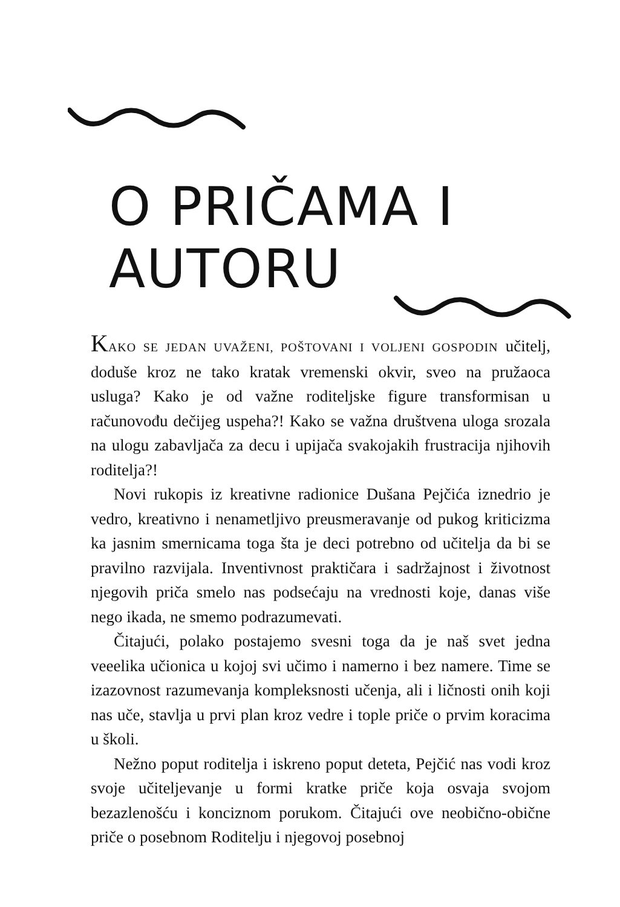O PRIČAMA I AUTORU
KAKO SE JEDAN UVAŽENI, POŠTOVANI I VOLJENI GOSPODIN učitelj, doduše kroz ne tako kratak vremenski okvir, sveo na pružaoca usluga? Kako je od važne roditeljske figure transformisan u računovođu dečijeg uspeha?! Kako se važna društvena uloga srozala na ulogu zabavljača za decu i upijača svakojakih frustracija njihovih roditelja?!
Novi rukopis iz kreativne radionice Dušana Pejčića iznedrio je vedro, kreativno i nenametljivo preusmeravanje od pukog kriticizma ka jasnim smernicama toga šta je deci potrebno od učitelja da bi se pravilno razvijala. Inventivnost praktičara i sadržajnost i životnost njegovih priča smelo nas podsećaju na vrednosti koje, danas više nego ikada, ne smemo podrazumevati.
Čitajući, polako postajemo svesni toga da je naš svet jedna veeelika učionica u kojoj svi učimo i namerno i bez namere. Time se izazovnost razumevanja kompleksnosti učenja, ali i ličnosti onih koji nas uče, stavlja u prvi plan kroz vedre i tople priče o prvim koracima u školi.
Nežno poput roditelja i iskreno poput deteta, Pejčić nas vodi kroz svoje učiteljevanje u formi kratke priče koja osvaja svojom bezazlenošću i konciznom porukom. Čitajući ove neobično-obične priče o posebnom Roditelju i njegovoj posebnoj